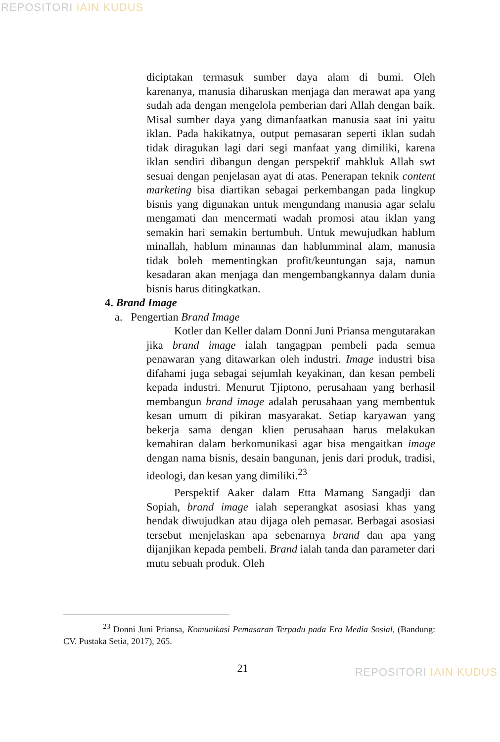REPOSITORI IAIN KUDUS
diciptakan termasuk sumber daya alam di bumi. Oleh karenanya, manusia diharuskan menjaga dan merawat apa yang sudah ada dengan mengelola pemberian dari Allah dengan baik. Misal sumber daya yang dimanfaatkan manusia saat ini yaitu iklan. Pada hakikatnya, output pemasaran seperti iklan sudah tidak diragukan lagi dari segi manfaat yang dimiliki, karena iklan sendiri dibangun dengan perspektif mahkluk Allah swt sesuai dengan penjelasan ayat di atas. Penerapan teknik content marketing bisa diartikan sebagai perkembangan pada lingkup bisnis yang digunakan untuk mengundang manusia agar selalu mengamati dan mencermati wadah promosi atau iklan yang semakin hari semakin bertumbuh. Untuk mewujudkan hablum minallah, hablum minannas dan hablumminal alam, manusia tidak boleh mementingkan profit/keuntungan saja, namun kesadaran akan menjaga dan mengembangkannya dalam dunia bisnis harus ditingkatkan.
4. Brand Image
a. Pengertian Brand Image
Kotler dan Keller dalam Donni Juni Priansa mengutarakan jika brand image ialah tangagpan pembeli pada semua penawaran yang ditawarkan oleh industri. Image industri bisa difahami juga sebagai sejumlah keyakinan, dan kesan pembeli kepada industri. Menurut Tjiptono, perusahaan yang berhasil membangun brand image adalah perusahaan yang membentuk kesan umum di pikiran masyarakat. Setiap karyawan yang bekerja sama dengan klien perusahaan harus melakukan kemahiran dalam berkomunikasi agar bisa mengaitkan image dengan nama bisnis, desain bangunan, jenis dari produk, tradisi, ideologi, dan kesan yang dimiliki.<sup>23</sup>
Perspektif Aaker dalam Etta Mamang Sangadji dan Sopiah, brand image ialah seperangkat asosiasi khas yang hendak diwujudkan atau dijaga oleh pemasar. Berbagai asosiasi tersebut menjelaskan apa sebenarnya brand dan apa yang dijanjikan kepada pembeli. Brand ialah tanda dan parameter dari mutu sebuah produk. Oleh
<sup>23</sup> Donni Juni Priansa, Komunikasi Pemasaran Terpadu pada Era Media Sosial, (Bandung: CV. Pustaka Setia, 2017), 265.
21
REPOSITORI IAIN KUDUS